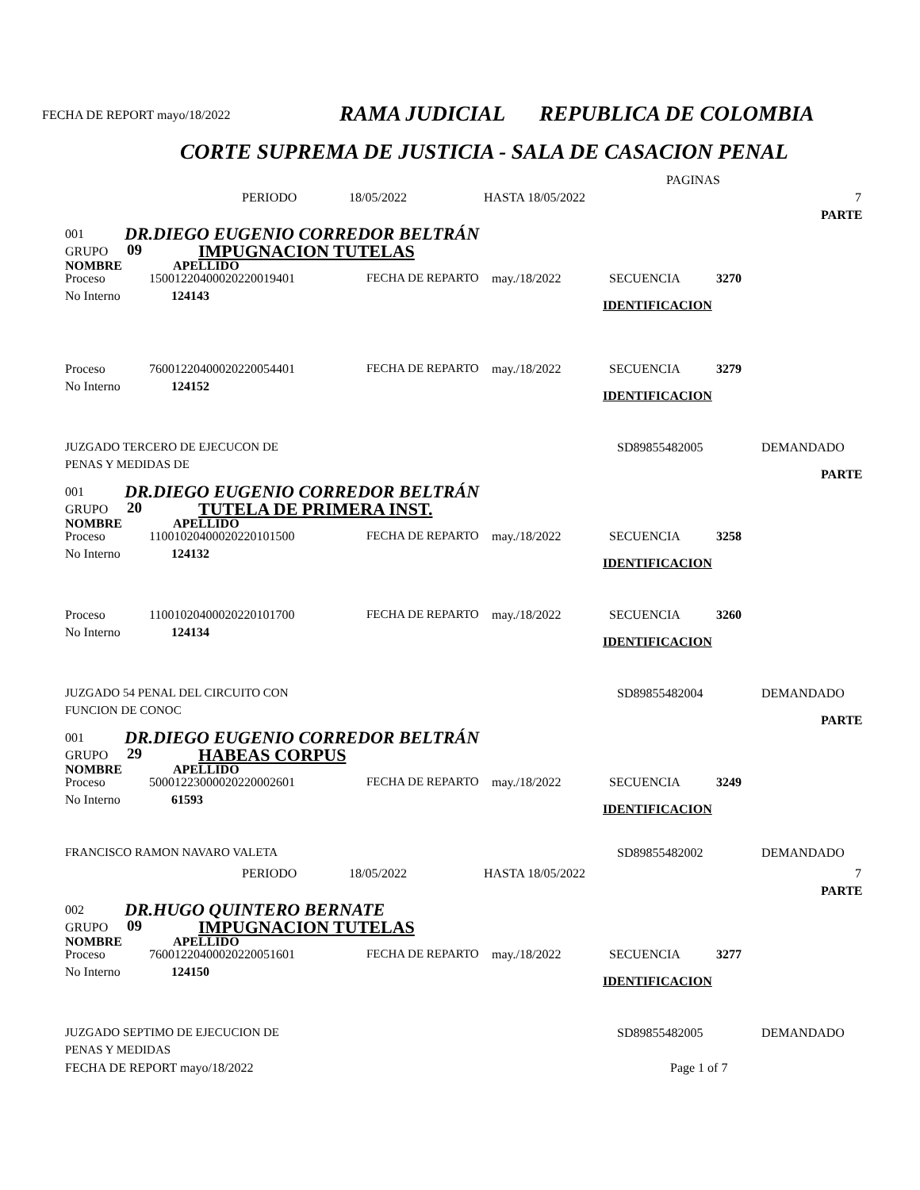FECHA DE REPORT mayo/18/2022 RAMA JUDICIAL REPUBLICA DE COLOMBIA
CORTE SUPREMA DE JUSTICIA - SALA DE CASACION PENAL
PAGINAS
PERIODO 18/05/2022 HASTA 18/05/2022 7
PARTE
001 DR.DIEGO EUGENIO CORREDOR BELTRÁN
GRUPO 09 IMPUGNACION TUTELAS
NOMBRE APELLIDO
Proceso 15001220400020220019401 FECHA DE REPARTO may./18/2022 SECUENCIA 3270
No Interno 124143
IDENTIFICACION
Proceso 76001220400020220054401 FECHA DE REPARTO may./18/2022 SECUENCIA 3279
No Interno 124152
IDENTIFICACION
JUZGADO TERCERO DE EJECUCON DE SD89855482005 DEMANDADO
PENAS Y MEDIDAS DE
PARTE
001 DR.DIEGO EUGENIO CORREDOR BELTRÁN
GRUPO 20 TUTELA DE PRIMERA INST.
NOMBRE APELLIDO
Proceso 11001020400020220101500 FECHA DE REPARTO may./18/2022 SECUENCIA 3258
No Interno 124132
IDENTIFICACION
Proceso 11001020400020220101700 FECHA DE REPARTO may./18/2022 SECUENCIA 3260
No Interno 124134
IDENTIFICACION
JUZGADO 54 PENAL DEL CIRCUITO CON SD89855482004 DEMANDADO
FUNCION DE CONOC
PARTE
001 DR.DIEGO EUGENIO CORREDOR BELTRÁN
GRUPO 29 HABEAS CORPUS
NOMBRE APELLIDO
Proceso 50001223000020220002601 FECHA DE REPARTO may./18/2022 SECUENCIA 3249
No Interno 61593
IDENTIFICACION
FRANCISCO RAMON NAVARO VALETA SD89855482002 DEMANDADO
PERIODO 18/05/2022 HASTA 18/05/2022 7
PARTE
002 DR.HUGO QUINTERO BERNATE
GRUPO 09 IMPUGNACION TUTELAS
NOMBRE APELLIDO
Proceso 76001220400020220051601 FECHA DE REPARTO may./18/2022 SECUENCIA 3277
No Interno 124150
IDENTIFICACION
JUZGADO SEPTIMO DE EJECUCION DE SD89855482005 DEMANDADO
PENAS Y MEDIDAS FECHA DE REPORT mayo/18/2022 Page 1 of 7